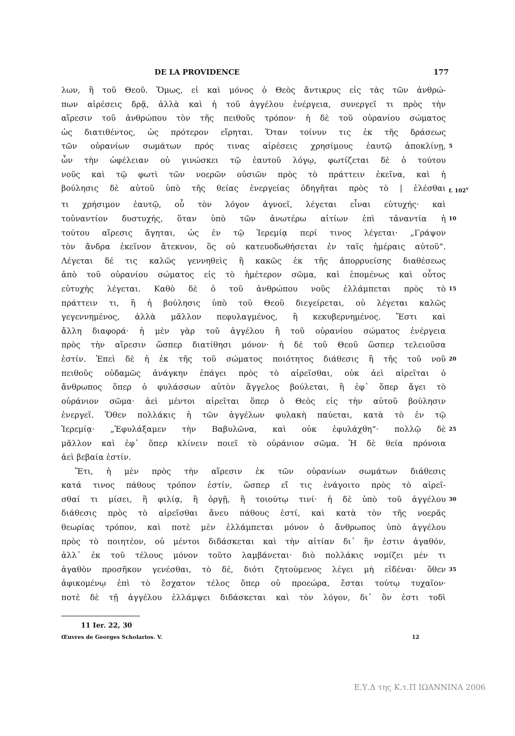DE LA PROVIDENCE 177
λων, ἢ τοῦ Θεοῦ. Ὅμως, εἰ καὶ μόνος ὁ Θεὸς ἄντικρυς εἰς τὰς τῶν ἀνθρώ-
πων αἱρέσεις δρᾷ, ἀλλὰ καὶ ἡ τοῦ ἀγγέλου ἐνέργεια, συνεργεῖ τι πρὸς τὴν
αἵρεσιν τοῦ ἀνθρώπου τὸν τῆς πειθοῦς τρόπον· ἡ δὲ τοῦ οὐρανίου σώματος
ὡς διατιθέντος, ὡς πρότερον εἴρηται. Ὅταν τοίνυν τις ἐκ τῆς δράσεως
τῶν οὐρανίων σωμάτων πρός τινας αἱρέσεις χρησίμους ἑαυτῷ ἀποκλίνῃ, 5
ὧν τὴν ὠφέλειαν οὐ γινώσκει τῷ ἑαυτοῦ λόγῳ, φωτίζεται δὲ ὁ τούτου
νοῦς καὶ τῷ φωτὶ τῶν νοερῶν οὐσιῶν πρὸς τὸ πράττειν ἐκεῖνα, καὶ ἡ
βούλησις δὲ αὐτοῦ ὑπὸ τῆς θείας ἐνεργείας ὁδηγῆται πρὸς τὸ | ἑλέσθαι f. 102<sup>v</sup>
τι χρήσιμον ἑαυτῷ, οὗ τὸν λόγον ἀγνοεῖ, λέγεται εἶναι εὐτυχής· καὶ
τοὐναντίον δυστυχής, ὅταν ὑπὸ τῶν ἀνωτέρω αἰτίων ἐπὶ τἀναντία ἡ 10
τούτου αἵρεσις ἄγηται, ὡς ἐν τῷ Ἱερεμίᾳ περί τινος λέγεται· „Γράψον
τὸν ἄνδρα ἐκεῖνον ἄτεκνον, ὃς οὐ κατευοδωθήσεται ἐν ταῖς ἡμέραις αὐτοῦ“.
Λέγεται δέ τις καλῶς γεννηθεὶς ἢ κακῶς ἐκ τῆς ἀπορρυείσης διαθέσεως
ἀπὸ τοῦ οὐρανίου σώματος εἰς τὸ ἡμέτερον σῶμα, καὶ ἑπομένως καὶ οὗτος
εὐτυχὴς λέγεται. Καθὸ δὲ ὁ τοῦ ἀνθρώπου νοῦς ἐλλάμπεται πρὸς τὸ 15
πράττειν τι, ἢ ἡ βούλησις ὑπὸ τοῦ Θεοῦ διεγείρεται, οὐ λέγεται καλῶς
γεγεννημένος, ἀλλὰ μᾶλλον πεφυλαγμένος, ἢ κεκυβερνημένος. Ἔστι καὶ
ἄλλη διαφορά· ἡ μὲν γὰρ τοῦ ἀγγέλου ἢ τοῦ οὐρανίου σώματος ἐνέργεια
πρὸς τὴν αἵρεσιν ὥσπερ διατίθησι μόνον· ἡ δὲ τοῦ Θεοῦ ὥσπερ τελειοῦσα
ἐστίν. Ἐπεὶ δὲ ἡ ἐκ τῆς τοῦ σώματος ποιότητος διάθεσις ἢ τῆς τοῦ νοῦ 20
πειθοῦς οὐδαμῶς ἀνάγκην ἐπάγει πρὸς τὸ αἱρεῖσθαι, οὐκ ἀεὶ αἱρεῖται ὁ
ἄνθρωπος ὅπερ ὁ φυλάσσων αὐτὸν ἄγγελος βούλεται, ἢ ἐφ᾽ ὅπερ ἄγει τὸ
οὐράνιον σῶμα· ἀεὶ μέντοι αἱρεῖται ὅπερ ὁ Θεὸς εἰς τὴν αὐτοῦ βούλησιν
ἐνεργεῖ. Ὅθεν πολλάκις ἡ τῶν ἀγγέλων φυλακὴ παύεται, κατὰ τὸ ἐν τῷ
Ἱερεμίᾳ· „Ἐφυλάξαμεν τὴν Βαβυλῶνα, καὶ οὐκ ἐφυλάχθη“· πολλῷ δὲ 25
μᾶλλον καὶ ἐφ᾽ ὅπερ κλίνειν ποιεῖ τὸ οὐράνιον σῶμα. Ἡ δὲ θεία πρόνοια
ἀεὶ βεβαία ἐστίν.
Ἔτι, ἡ μὲν πρὸς τὴν αἵρεσιν ἐκ τῶν οὐρανίων σωμάτων διάθεσις
κατά τινος πάθους τρόπον ἐστίν, ὥσπερ εἴ τις ἐνάγοιτο πρὸς τὸ αἱρεῖ-
σθαί τι μίσει, ἢ φιλίᾳ, ἢ ὀργῇ, ἢ τοιούτῳ τινί· ἡ δὲ ὑπὸ τοῦ ἀγγέλου 30
διάθεσις πρὸς τὸ αἱρεῖσθαι ἄνευ πάθους ἐστί, καὶ κατὰ τὸν τῆς νοερᾶς
θεωρίας τρόπον, καὶ ποτὲ μὲν ἐλλάμπεται μόνον ὁ ἄνθρωπος ὑπὸ ἀγγέλου
πρὸς τὸ ποιητέον, οὐ μέντοι διδάσκεται καὶ τὴν αἰτίαν δι᾽ ἣν ἐστιν ἀγαθόν,
ἀλλ᾽ ἐκ τοῦ τέλους μόνον τοῦτο λαμβάνεται· διὸ πολλάκις νομίζει μέν τι
ἀγαθὸν προσῆκον γενέσθαι, τὸ δέ, διότι ζητούμενος λέγει μὴ εἰδέναι· ὅθεν 35
ἀφικομένῳ ἐπὶ τὸ ἔσχατον τέλος ὅπερ οὐ προεώρα, ἔσται τούτῳ τυχαῖον·
ποτὲ δὲ τῇ ἀγγέλου ἐλλάμψει διδάσκεται καὶ τὸν λόγον, δι᾽ ὃν ἐστι τοδὶ
11 Ier. 22, 30
Œuvres de Georges Scholarios. V. 12
Ε.Υ.Δ της Κ.τ.Π ΙΩΑΝΝΙΝΑ 2006